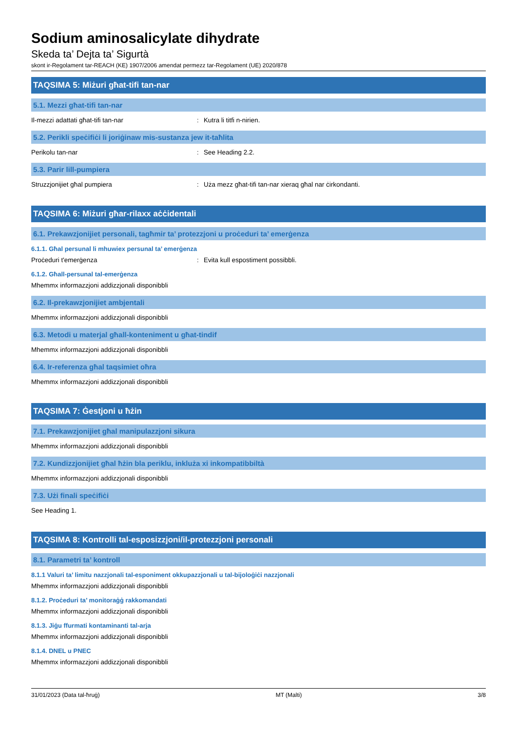Sodium aminosalicylate dihydrate
Skeda ta’ Dejta ta’ Sigurtà
skont ir-Regolament tar-REACH (KE) 1907/2006 amendat permezz tar-Regolament (UE) 2020/878
TAQSIMA 5: Miżuri għat-tifi tan-nar
5.1. Mezzi għat-tifi tan-nar
Il-mezzi adattati għat-tifi tan-nar: Kutra li titfi n-nirien.
5.2. Perikli speċifiċi li joriġinaw mis-sustanza jew it-taħlita
Perikolu tan-nar: See Heading 2.2.
5.3. Parir lill-pumpiera
Struzzjonijiet għal pumpiera: Uża mezz għat-tifi tan-nar xieraq għal nar ċirkondanti.
TAQSIMA 6: Miżuri għar-rilaxx aċċidentali
6.1. Prekawzjonijiet personali, tagħmir ta’ protezzjoni u proċeduri ta’ emerġenza
6.1.1. Għal persunal li mhuwiex persunal ta’ emerġenza
Proċeduri t'emerġenza: Evita kull espostiment possibbli.
6.1.2. Għall-persunal tal-emerġenza
Mhemmx informazzjoni addizzjonali disponibbli
6.2. Il-prekawzjonijiet ambjentali
Mhemmx informazzjoni addizzjonali disponibbli
6.3. Metodi u materjal għall-konteniment u għat-tindif
Mhemmx informazzjoni addizzjonali disponibbli
6.4. Ir-referenza għal taqsimiet oħra
Mhemmx informazzjoni addizzjonali disponibbli
TAQSIMA 7: Ġestjoni u ħżin
7.1. Prekawzjonijiet għal manipulazzjoni sikura
Mhemmx informazzjoni addizzjonali disponibbli
7.2. Kundizzjonijiet għal ħżin bla periklu, inkluża xi inkompatibbiltà
Mhemmx informazzjoni addizzjonali disponibbli
7.3. Użi finali speċifiċi
See Heading 1.
TAQSIMA 8: Kontrolli tal-esposizzjoni/il-protezzjoni personali
8.1. Parametri ta’ kontroll
8.1.1 Valuri ta’ limitu nazzjonali tal-esponiment okkupazzjonali u tal-bijoloġiċi nazzjonali
Mhemmx informazzjoni addizzjonali disponibbli
8.1.2. Proċeduri ta’ monitoraġġ rakkomandati
Mhemmx informazzjoni addizzjonali disponibbli
8.1.3. Jiġu ffurmati kontaminanti tal-arja
Mhemmx informazzjoni addizzjonali disponibbli
8.1.4. DNEL u PNEC
Mhemmx informazzjoni addizzjonali disponibbli
31/01/2023 (Data tal-ħruġ) MT (Malti) 3/8